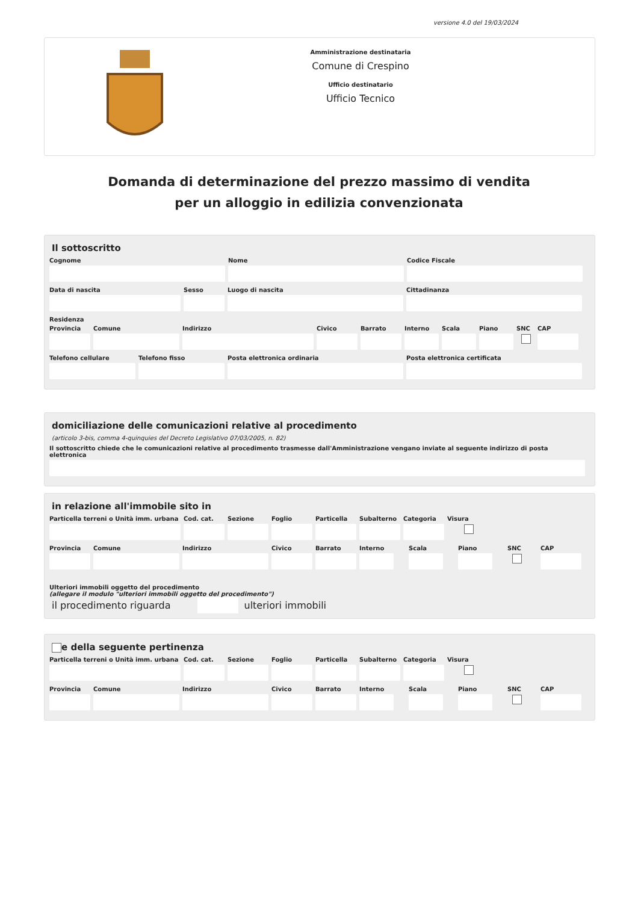versione 4.0 del 19/03/2024
Amministrazione destinataria
Comune di Crespino
Ufficio destinatario
Ufficio Tecnico
Domanda di determinazione del prezzo massimo di vendita
per un alloggio in edilizia convenzionata
Il sottoscritto
Cognome Nome Codice Fiscale
Data di nascita Sesso Luogo di nascita Cittadinanza
Residenza
Provincia Comune Indirizzo Civico Barrato Interno Scala Piano SNC CAP
Telefono cellulare Telefono fisso Posta elettronica ordinaria Posta elettronica certificata
domiciliazione delle comunicazioni relative al procedimento
(articolo 3-bis, comma 4-quinquies del Decreto Legislativo 07/03/2005, n. 82)
Il sottoscritto chiede che le comunicazioni relative al procedimento trasmesse dall'Amministrazione vengano inviate al seguente indirizzo di posta elettronica
in relazione all'immobile sito in
Particella terreni o Unità imm. urbana
Cod. cat. Sezione Foglio Particella Subalterno Categoria Visura
Provincia Comune Indirizzo Civico Barrato Interno Scala Piano SNC CAP
Ulteriori immobili oggetto del procedimento
(allegare il modulo "ulteriori immobili oggetto del procedimento")
il procedimento riguarda ulteriori immobili
e della seguente pertinenza
Particella terreni o Unità imm. urbana
Cod. cat. Sezione Foglio Particella Subalterno Categoria Visura
Provincia Comune Indirizzo Civico Barrato Interno Scala Piano SNC CAP